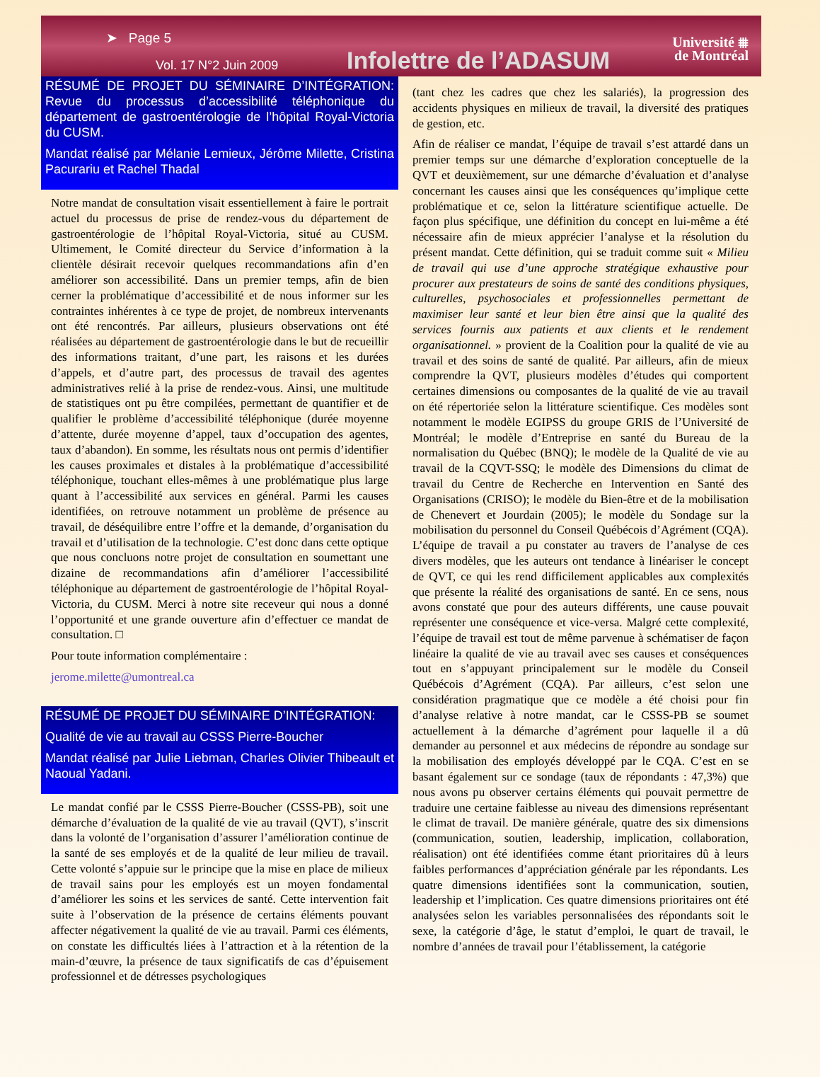➤ Page 5
Vol. 17 N°2 Juin 2009 Infolettre de l’ADASUM
Université ⩩
de Montréal
RÉSUMÉ DE PROJET DU SÉMINAIRE D’INTÉGRATION: Revue du processus d’accessibilité téléphonique du département de gastroentérologie de l’hôpital Royal-Victoria du CUSM.
Mandat réalisé par Mélanie Lemieux, Jérôme Milette, Cristina Pacurariu et Rachel Thadal
Notre mandat de consultation visait essentiellement à faire le portrait actuel du processus de prise de rendez-vous du département de gastroentérologie de l’hôpital Royal-Victoria, situé au CUSM. Ultimement, le Comité directeur du Service d’information à la clientèle désirait recevoir quelques recommandations afin d’en améliorer son accessibilité. Dans un premier temps, afin de bien cerner la problématique d’accessibilité et de nous informer sur les contraintes inhérentes à ce type de projet, de nombreux intervenants ont été rencontrés. Par ailleurs, plusieurs observations ont été réalisées au département de gastroentérologie dans le but de recueillir des informations traitant, d’une part, les raisons et les durées d’appels, et d’autre part, des processus de travail des agentes administratives relié à la prise de rendez-vous. Ainsi, une multitude de statistiques ont pu être compilées, permettant de quantifier et de qualifier le problème d’accessibilité téléphonique (durée moyenne d’attente, durée moyenne d’appel, taux d’occupation des agentes, taux d’abandon). En somme, les résultats nous ont permis d’identifier les causes proximales et distales à la problématique d’accessibilité téléphonique, touchant elles-mêmes à une problématique plus large quant à l’accessibilité aux services en général. Parmi les causes identifiées, on retrouve notamment un problème de présence au travail, de déséquilibre entre l’offre et la demande, d’organisation du travail et d’utilisation de la technologie. C’est donc dans cette optique que nous concluons notre projet de consultation en soumettant une dizaine de recommandations afin d’améliorer l’accessibilité téléphonique au département de gastroentérologie de l’hôpital Royal-Victoria, du CUSM. Merci à notre site receveur qui nous a donné l’opportunité et une grande ouverture afin d’effectuer ce mandat de consultation. □
Pour toute information complémentaire :
jerome.milette@umontreal.ca
RÉSUMÉ DE PROJET DU SÉMINAIRE D’INTÉGRATION:
Qualité de vie au travail au CSSS Pierre-Boucher
Mandat réalisé par Julie Liebman, Charles Olivier Thibeault et Naoual Yadani.
Le mandat confié par le CSSS Pierre-Boucher (CSSS-PB), soit une démarche d’évaluation de la qualité de vie au travail (QVT), s’inscrit dans la volonté de l’organisation d’assurer l’amélioration continue de la santé de ses employés et de la qualité de leur milieu de travail. Cette volonté s’appuie sur le principe que la mise en place de milieux de travail sains pour les employés est un moyen fondamental d’améliorer les soins et les services de santé. Cette intervention fait suite à l’observation de la présence de certains éléments pouvant affecter négativement la qualité de vie au travail. Parmi ces éléments, on constate les difficultés liées à l’attraction et à la rétention de la main-d’œuvre, la présence de taux significatifs de cas d’épuisement professionnel et de détresses psychologiques
(tant chez les cadres que chez les salariés), la progression des accidents physiques en milieux de travail, la diversité des pratiques de gestion, etc.
Afin de réaliser ce mandat, l’équipe de travail s’est attardé dans un premier temps sur une démarche d’exploration conceptuelle de la QVT et deuxièmement, sur une démarche d’évaluation et d’analyse concernant les causes ainsi que les conséquences qu’implique cette problématique et ce, selon la littérature scientifique actuelle. De façon plus spécifique, une définition du concept en lui-même a été nécessaire afin de mieux apprécier l’analyse et la résolution du présent mandat. Cette définition, qui se traduit comme suit « Milieu de travail qui use d’une approche stratégique exhaustive pour procurer aux prestateurs de soins de santé des conditions physiques, culturelles, psychosociales et professionnelles permettant de maximiser leur santé et leur bien être ainsi que la qualité des services fournis aux patients et aux clients et le rendement organisationnel. » provient de la Coalition pour la qualité de vie au travail et des soins de santé de qualité. Par ailleurs, afin de mieux comprendre la QVT, plusieurs modèles d’études qui comportent certaines dimensions ou composantes de la qualité de vie au travail on été répertoriée selon la littérature scientifique. Ces modèles sont notamment le modèle EGIPSS du groupe GRIS de l’Université de Montréal; le modèle d’Entreprise en santé du Bureau de la normalisation du Québec (BNQ); le modèle de la Qualité de vie au travail de la CQVT-SSQ; le modèle des Dimensions du climat de travail du Centre de Recherche en Intervention en Santé des Organisations (CRISO); le modèle du Bien-être et de la mobilisation de Chenevert et Jourdain (2005); le modèle du Sondage sur la mobilisation du personnel du Conseil Québécois d’Agrément (CQA). L’équipe de travail a pu constater au travers de l’analyse de ces divers modèles, que les auteurs ont tendance à linéariser le concept de QVT, ce qui les rend difficilement applicables aux complexités que présente la réalité des organisations de santé. En ce sens, nous avons constaté que pour des auteurs différents, une cause pouvait représenter une conséquence et vice-versa. Malgré cette complexité, l’équipe de travail est tout de même parvenue à schématiser de façon linéaire la qualité de vie au travail avec ses causes et conséquences tout en s’appuyant principalement sur le modèle du Conseil Québécois d’Agrément (CQA). Par ailleurs, c’est selon une considération pragmatique que ce modèle a été choisi pour fin d’analyse relative à notre mandat, car le CSSS-PB se soumet actuellement à la démarche d’agrément pour laquelle il a dû demander au personnel et aux médecins de répondre au sondage sur la mobilisation des employés développé par le CQA. C’est en se basant également sur ce sondage (taux de répondants : 47,3%) que nous avons pu observer certains éléments qui pouvait permettre de traduire une certaine faiblesse au niveau des dimensions représentant le climat de travail. De manière générale, quatre des six dimensions (communication, soutien, leadership, implication, collaboration, réalisation) ont été identifiées comme étant prioritaires dû à leurs faibles performances d’appréciation générale par les répondants. Les quatre dimensions identifiées sont la communication, soutien, leadership et l’implication. Ces quatre dimensions prioritaires ont été analysées selon les variables personnalisées des répondants soit le sexe, la catégorie d’âge, le statut d’emploi, le quart de travail, le nombre d’années de travail pour l’établissement, la catégorie